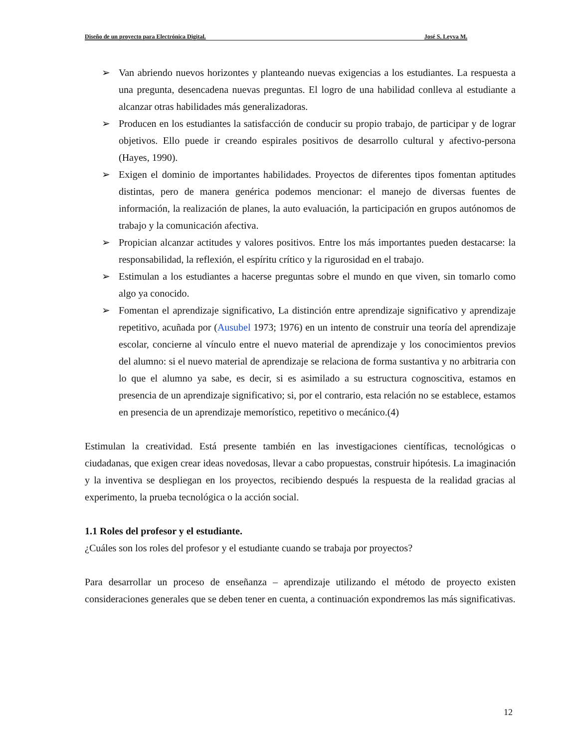Diseño de un proyecto para Electrónica Digital. José S. Leyva M.
➢ Van abriendo nuevos horizontes y planteando nuevas exigencias a los estudiantes. La respuesta a una pregunta, desencadena nuevas preguntas. El logro de una habilidad conlleva al estudiante a alcanzar otras habilidades más generalizadoras.
➢ Producen en los estudiantes la satisfacción de conducir su propio trabajo, de participar y de lograr objetivos. Ello puede ir creando espirales positivos de desarrollo cultural y afectivo-persona (Hayes, 1990).
➢ Exigen el dominio de importantes habilidades. Proyectos de diferentes tipos fomentan aptitudes distintas, pero de manera genérica podemos mencionar: el manejo de diversas fuentes de información, la realización de planes, la auto evaluación, la participación en grupos autónomos de trabajo y la comunicación afectiva.
➢ Propician alcanzar actitudes y valores positivos. Entre los más importantes pueden destacarse: la responsabilidad, la reflexión, el espíritu crítico y la rigurosidad en el trabajo.
➢ Estimulan a los estudiantes a hacerse preguntas sobre el mundo en que viven, sin tomarlo como algo ya conocido.
➢ Fomentan el aprendizaje significativo, La distinción entre aprendizaje significativo y aprendizaje repetitivo, acuñada por (Ausubel 1973; 1976) en un intento de construir una teoría del aprendizaje escolar, concierne al vínculo entre el nuevo material de aprendizaje y los conocimientos previos del alumno: si el nuevo material de aprendizaje se relaciona de forma sustantiva y no arbitraria con lo que el alumno ya sabe, es decir, si es asimilado a su estructura cognoscitiva, estamos en presencia de un aprendizaje significativo; si, por el contrario, esta relación no se establece, estamos en presencia de un aprendizaje memorístico, repetitivo o mecánico.(4)
Estimulan la creatividad. Está presente también en las investigaciones científicas, tecnológicas o ciudadanas, que exigen crear ideas novedosas, llevar a cabo propuestas, construir hipótesis. La imaginación y la inventiva se despliegan en los proyectos, recibiendo después la respuesta de la realidad gracias al experimento, la prueba tecnológica o la acción social.
1.1 Roles del profesor y el estudiante.
¿Cuáles son los roles del profesor y el estudiante cuando se trabaja por proyectos?
Para desarrollar un proceso de enseñanza – aprendizaje utilizando el método de proyecto existen consideraciones generales que se deben tener en cuenta, a continuación expondremos las más significativas.
12